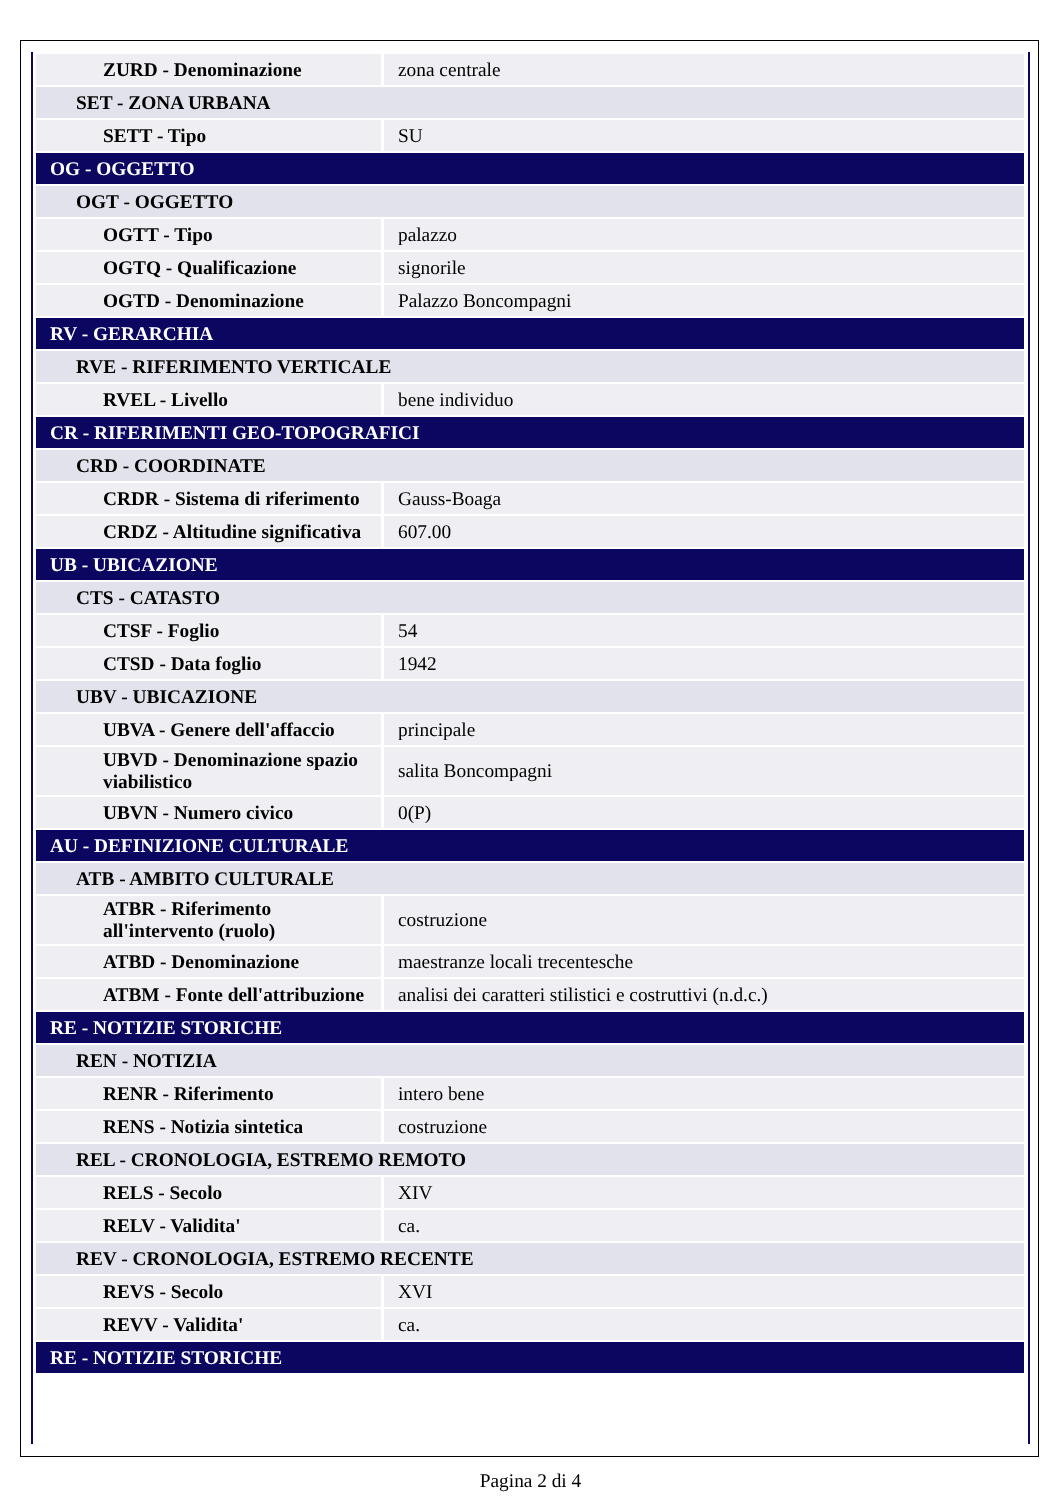| ZURD - Denominazione | zona centrale |
| SET - ZONA URBANA | |
| SETT - Tipo | SU |
| OG - OGGETTO | |
| OGT - OGGETTO | |
| OGTT - Tipo | palazzo |
| OGTQ - Qualificazione | signorile |
| OGTD - Denominazione | Palazzo Boncompagni |
| RV - GERARCHIA | |
| RVE - RIFERIMENTO VERTICALE | |
| RVEL - Livello | bene individuo |
| CR - RIFERIMENTI GEO-TOPOGRAFICI | |
| CRD - COORDINATE | |
| CRDR - Sistema di riferimento | Gauss-Boaga |
| CRDZ - Altitudine significativa | 607.00 |
| UB - UBICAZIONE | |
| CTS - CATASTO | |
| CTSF - Foglio | 54 |
| CTSD - Data foglio | 1942 |
| UBV - UBICAZIONE | |
| UBVA - Genere dell'affaccio | principale |
| UBVD - Denominazione spazio viabilistico | salita Boncompagni |
| UBVN - Numero civico | 0(P) |
| AU - DEFINIZIONE CULTURALE | |
| ATB - AMBITO CULTURALE | |
| ATBR - Riferimento all'intervento (ruolo) | costruzione |
| ATBD - Denominazione | maestranze locali trecentesche |
| ATBM - Fonte dell'attribuzione | analisi dei caratteri stilistici e costruttivi (n.d.c.) |
| RE - NOTIZIE STORICHE | |
| REN - NOTIZIA | |
| RENR - Riferimento | intero bene |
| RENS - Notizia sintetica | costruzione |
| REL - CRONOLOGIA, ESTREMO REMOTO | |
| RELS - Secolo | XIV |
| RELV - Validita' | ca. |
| REV - CRONOLOGIA, ESTREMO RECENTE | |
| REVS - Secolo | XVI |
| REVV - Validita' | ca. |
| RE - NOTIZIE STORICHE | |
Pagina 2 di 4